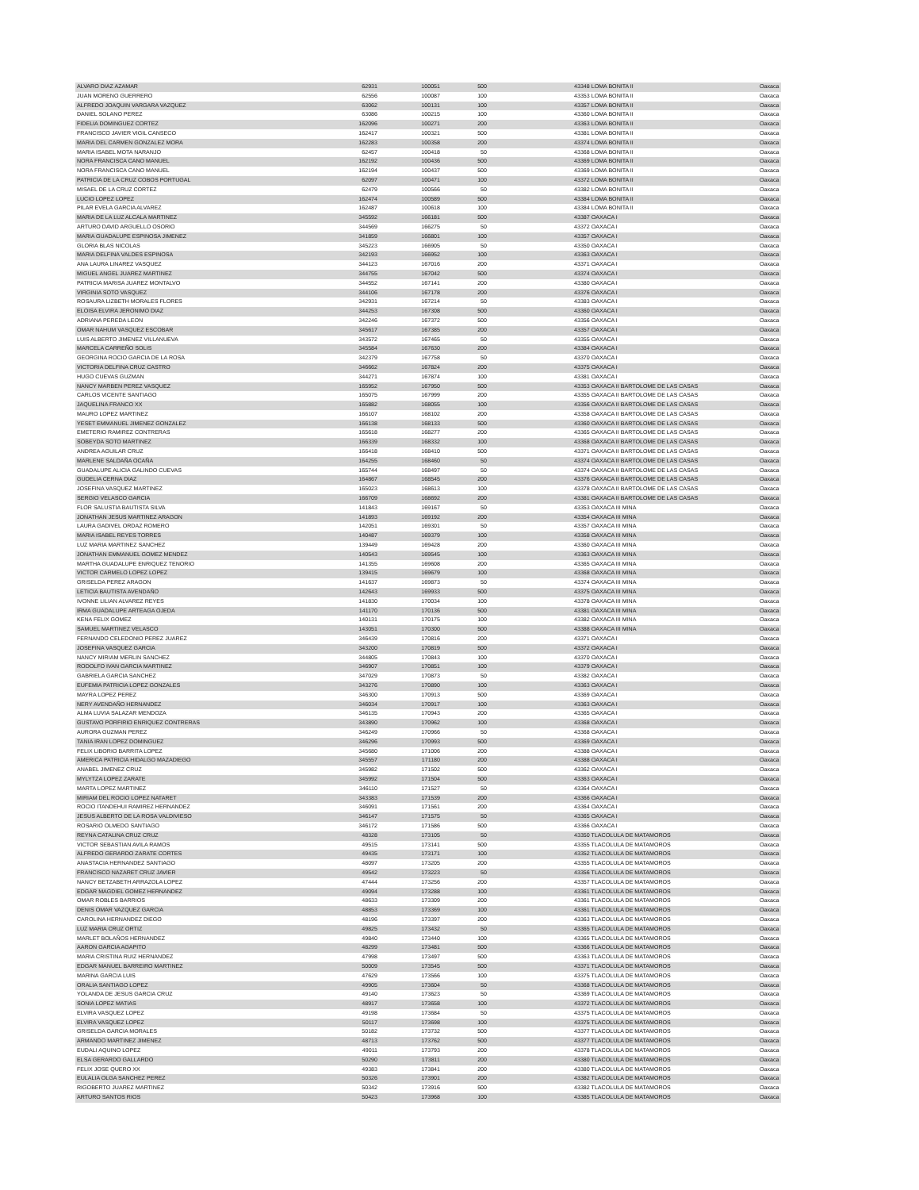| ALVARO DIAZ AZAMAR | 62931 | 100051 | 500 | 43348 LOMA BONITA II | Oaxaca |
| JUAN MORENO GUERRERO | 62556 | 100087 | 100 | 43353 LOMA BONITA II | Oaxaca |
| ALFREDO JOAQUIN VARGARA VAZQUEZ | 63062 | 100131 | 100 | 43357 LOMA BONITA II | Oaxaca |
| DANIEL SOLANO PEREZ | 63086 | 100215 | 100 | 43360 LOMA BONITA II | Oaxaca |
| FIDELIA DOMINGUEZ CORTEZ | 162096 | 100271 | 200 | 43363 LOMA BONITA II | Oaxaca |
| FRANCISCO JAVIER VIGIL CANSECO | 162417 | 100321 | 500 | 43381 LOMA BONITA II | Oaxaca |
| MARIA DEL CARMEN GONZALEZ MORA | 162283 | 100358 | 200 | 43374 LOMA BONITA II | Oaxaca |
| MARIA ISABEL MOTA NARANJO | 62457 | 100418 | 50 | 43368 LOMA BONITA II | Oaxaca |
| NORA FRANCISCA CANO MANUEL | 162192 | 100436 | 500 | 43369 LOMA BONITA II | Oaxaca |
| NORA FRANCISCA CANO MANUEL | 162194 | 100437 | 500 | 43369 LOMA BONITA II | Oaxaca |
| PATRICIA DE LA CRUZ COBOS PORTUGAL | 62097 | 100471 | 100 | 43372 LOMA BONITA II | Oaxaca |
| MISAEL DE LA CRUZ CORTEZ | 62479 | 100566 | 50 | 43382 LOMA BONITA II | Oaxaca |
| LUCIO LOPEZ LOPEZ | 162474 | 100589 | 500 | 43384 LOMA BONITA II | Oaxaca |
| PILAR EVELA GARCIA ALVAREZ | 162487 | 100618 | 100 | 43384 LOMA BONITA II | Oaxaca |
| MARIA DE LA LUZ ALCALA MARTINEZ | 345592 | 166181 | 500 | 43387 OAXACA I | Oaxaca |
| ARTURO DAVID ARGUELLO OSORIO | 344569 | 166275 | 50 | 43372 OAXACA I | Oaxaca |
| MARIA GUADALUPE ESPINOSA JIMENEZ | 341859 | 166801 | 100 | 43357 OAXACA I | Oaxaca |
| GLORIA BLAS NICOLAS | 345223 | 166905 | 50 | 43350 OAXACA I | Oaxaca |
| MARIA DELFINA VALDES ESPINOSA | 342193 | 166952 | 100 | 43363 OAXACA I | Oaxaca |
| ANA LAURA LINAREZ VASQUEZ | 344123 | 167016 | 200 | 43371 OAXACA I | Oaxaca |
| MIGUEL ANGEL JUAREZ MARTINEZ | 344755 | 167042 | 500 | 43374 OAXACA I | Oaxaca |
| PATRICIA MARISA JUAREZ MONTALVO | 344552 | 167141 | 200 | 43380 OAXACA I | Oaxaca |
| VIRGINIA SOTO VASQUEZ | 344106 | 167178 | 200 | 43376 OAXACA I | Oaxaca |
| ROSAURA LIZBETH MORALES FLORES | 342931 | 167214 | 50 | 43383 OAXACA I | Oaxaca |
| ELOISA ELVIRA JERONIMO DIAZ | 344253 | 167308 | 500 | 43360 OAXACA I | Oaxaca |
| ADRIANA PEREDA LEON | 342246 | 167372 | 500 | 43356 OAXACA I | Oaxaca |
| OMAR NAHUM VASQUEZ ESCOBAR | 345617 | 167385 | 200 | 43357 OAXACA I | Oaxaca |
| LUIS ALBERTO JIMENEZ VILLANUEVA | 343572 | 167465 | 50 | 43355 OAXACA I | Oaxaca |
| MARCELA CARREÑO SOLIS | 345584 | 167630 | 200 | 43384 OAXACA I | Oaxaca |
| GEORGINA ROCIO GARCIA DE LA ROSA | 342379 | 167758 | 50 | 43370 OAXACA I | Oaxaca |
| VICTORIA DELFINA CRUZ CASTRO | 346662 | 167824 | 200 | 43375 OAXACA I | Oaxaca |
| HUGO CUEVAS GUZMAN | 344271 | 167874 | 100 | 43381 OAXACA I | Oaxaca |
| NANCY MARBEN PEREZ VASQUEZ | 165952 | 167950 | 500 | 43353 OAXACA II BARTOLOME DE LAS CASAS | Oaxaca |
| CARLOS VICENTE SANTIAGO | 165075 | 167999 | 200 | 43355 OAXACA II BARTOLOME DE LAS CASAS | Oaxaca |
| JAQUELINA FRANCO XX | 165882 | 168055 | 100 | 43356 OAXACA II BARTOLOME DE LAS CASAS | Oaxaca |
| MAURO LOPEZ MARTINEZ | 166107 | 168102 | 200 | 43358 OAXACA II BARTOLOME DE LAS CASAS | Oaxaca |
| YESET EMMANUEL JIMENEZ GONZALEZ | 166138 | 168133 | 500 | 43360 OAXACA II BARTOLOME DE LAS CASAS | Oaxaca |
| EMETERIO RAMIREZ CONTRERAS | 165618 | 168277 | 200 | 43365 OAXACA II BARTOLOME DE LAS CASAS | Oaxaca |
| SOBEYDA SOTO MARTINEZ | 166339 | 168332 | 100 | 43368 OAXACA II BARTOLOME DE LAS CASAS | Oaxaca |
| ANDREA AGUILAR CRUZ | 166418 | 168410 | 500 | 43371 OAXACA II BARTOLOME DE LAS CASAS | Oaxaca |
| MARLENE SALDAÑA OCAÑA | 164255 | 168460 | 50 | 43374 OAXACA II BARTOLOME DE LAS CASAS | Oaxaca |
| GUADALUPE ALICIA GALINDO CUEVAS | 165744 | 168497 | 50 | 43374 OAXACA II BARTOLOME DE LAS CASAS | Oaxaca |
| GUDELIA CERNA DIAZ | 164867 | 168545 | 200 | 43376 OAXACA II BARTOLOME DE LAS CASAS | Oaxaca |
| JOSEFINA VASQUEZ MARTINEZ | 165023 | 168613 | 100 | 43378 OAXACA II BARTOLOME DE LAS CASAS | Oaxaca |
| SERGIO VELASCO GARCIA | 166709 | 168692 | 200 | 43381 OAXACA II BARTOLOME DE LAS CASAS | Oaxaca |
| FLOR SALUSTIA BAUTISTA SILVA | 141843 | 169167 | 50 | 43353 OAXACA III MINA | Oaxaca |
| JONATHAN JESUS MARTINEZ ARAGON | 141893 | 169192 | 200 | 43354 OAXACA III MINA | Oaxaca |
| LAURA GADIVEL ORDAZ ROMERO | 142051 | 169301 | 50 | 43357 OAXACA III MINA | Oaxaca |
| MARIA ISABEL REYES TORRES | 140487 | 169379 | 100 | 43358 OAXACA III MINA | Oaxaca |
| LUZ MARIA MARTINEZ SANCHEZ | 139449 | 169428 | 200 | 43360 OAXACA III MINA | Oaxaca |
| JONATHAN EMMANUEL GOMEZ MENDEZ | 140543 | 169545 | 100 | 43363 OAXACA III MINA | Oaxaca |
| MARTHA GUADALUPE ENRIQUEZ TENORIO | 141355 | 169608 | 200 | 43365 OAXACA III MINA | Oaxaca |
| VICTOR CARMELO LOPEZ LOPEZ | 139415 | 169679 | 100 | 43368 OAXACA III MINA | Oaxaca |
| GRISELDA PEREZ ARAGON | 141637 | 169873 | 50 | 43374 OAXACA III MINA | Oaxaca |
| LETICIA BAUTISTA AVENDAÑO | 142643 | 169933 | 500 | 43375 OAXACA III MINA | Oaxaca |
| IVONNE LILIAN ALVAREZ REYES | 141830 | 170034 | 100 | 43378 OAXACA III MINA | Oaxaca |
| IRMA GUADALUPE ARTEAGA OJEDA | 141170 | 170136 | 500 | 43381 OAXACA III MINA | Oaxaca |
| KENA FELIX GOMEZ | 140131 | 170175 | 100 | 43382 OAXACA III MINA | Oaxaca |
| SAMUEL MARTINEZ VELASCO | 143051 | 170300 | 500 | 43388 OAXACA III MINA | Oaxaca |
| FERNANDO CELEDONIO PEREZ JUAREZ | 346439 | 170816 | 200 | 43371 OAXACA I | Oaxaca |
| JOSEFINA VASQUEZ GARCIA | 343200 | 170819 | 500 | 43372 OAXACA I | Oaxaca |
| NANCY MIRIAM MERLIN SANCHEZ | 344805 | 170843 | 100 | 43370 OAXACA I | Oaxaca |
| RODOLFO IVAN GARCIA MARTINEZ | 346907 | 170851 | 100 | 43379 OAXACA I | Oaxaca |
| GABRIELA GARCIA SANCHEZ | 347029 | 170873 | 50 | 43382 OAXACA I | Oaxaca |
| EUFEMIA PATRICIA LOPEZ GONZALES | 343276 | 170890 | 100 | 43363 OAXACA I | Oaxaca |
| MAYRA LOPEZ PEREZ | 346300 | 170913 | 500 | 43369 OAXACA I | Oaxaca |
| NERY AVENDAÑO HERNANDEZ | 346034 | 170917 | 100 | 43363 OAXACA I | Oaxaca |
| ALMA LUVIA SALAZAR MENDOZA | 346135 | 170943 | 200 | 43365 OAXACA I | Oaxaca |
| GUSTAVO PORFIRIO ENRIQUEZ CONTRERAS | 343890 | 170962 | 100 | 43368 OAXACA I | Oaxaca |
| AURORA GUZMAN PEREZ | 346249 | 170966 | 50 | 43368 OAXACA I | Oaxaca |
| TANIA IRAN LOPEZ DOMINGUEZ | 346296 | 170993 | 500 | 43369 OAXACA I | Oaxaca |
| FELIX LIBORIO BARRITA LOPEZ | 345680 | 171006 | 200 | 43388 OAXACA I | Oaxaca |
| AMERICA PATRICIA HIDALGO MAZADIEGO | 345557 | 171180 | 200 | 43388 OAXACA I | Oaxaca |
| ANABEL JIMENEZ CRUZ | 345982 | 171502 | 500 | 43362 OAXACA I | Oaxaca |
| MYLYTZA LOPEZ ZARATE | 345992 | 171504 | 500 | 43363 OAXACA I | Oaxaca |
| MARTA LOPEZ MARTINEZ | 346110 | 171527 | 50 | 43364 OAXACA I | Oaxaca |
| MIRIAM DEL ROCIO LOPEZ NATARET | 343383 | 171539 | 200 | 43366 OAXACA I | Oaxaca |
| ROCIO ITANDEHUI RAMIREZ HERNANDEZ | 346091 | 171561 | 200 | 43364 OAXACA I | Oaxaca |
| JESUS ALBERTO DE LA ROSA VALDIVIESO | 346147 | 171575 | 50 | 43365 OAXACA I | Oaxaca |
| ROSARIO OLMEDO SANTIAGO | 346172 | 171586 | 500 | 43366 OAXACA I | Oaxaca |
| REYNA CATALINA CRUZ CRUZ | 48328 | 173105 | 50 | 43350 TLACOLULA DE MATAMOROS | Oaxaca |
| VICTOR SEBASTIAN AVILA RAMOS | 49515 | 173141 | 500 | 43355 TLACOLULA DE MATAMOROS | Oaxaca |
| ALFREDO GERARDO ZARATE CORTES | 49435 | 173171 | 100 | 43352 TLACOLULA DE MATAMOROS | Oaxaca |
| ANASTACIA HERNANDEZ SANTIAGO | 48097 | 173205 | 200 | 43355 TLACOLULA DE MATAMOROS | Oaxaca |
| FRANCISCO NAZARET CRUZ JAVIER | 49542 | 173223 | 50 | 43356 TLACOLULA DE MATAMOROS | Oaxaca |
| NANCY BETZABETH ARRAZOLA LOPEZ | 47444 | 173256 | 200 | 43357 TLACOLULA DE MATAMOROS | Oaxaca |
| EDGAR MAGDIEL GOMEZ HERNANDEZ | 49094 | 173288 | 100 | 43361 TLACOLULA DE MATAMOROS | Oaxaca |
| OMAR ROBLES BARRIOS | 48633 | 173309 | 200 | 43361 TLACOLULA DE MATAMOROS | Oaxaca |
| DENIS OMAR VAZQUEZ GARCIA | 48853 | 173369 | 100 | 43361 TLACOLULA DE MATAMOROS | Oaxaca |
| CAROLINA HERNANDEZ DIEGO | 48196 | 173397 | 200 | 43363 TLACOLULA DE MATAMOROS | Oaxaca |
| LUZ MARIA CRUZ ORTIZ | 49825 | 173432 | 50 | 43365 TLACOLULA DE MATAMOROS | Oaxaca |
| MARLET BOLAÑOS HERNANDEZ | 49840 | 173440 | 100 | 43365 TLACOLULA DE MATAMOROS | Oaxaca |
| AARON GARCIA AGAPITO | 48299 | 173481 | 500 | 43366 TLACOLULA DE MATAMOROS | Oaxaca |
| MARIA CRISTINA RUIZ HERNANDEZ | 47998 | 173497 | 500 | 43363 TLACOLULA DE MATAMOROS | Oaxaca |
| EDGAR MANUEL BARREIRO MARTINEZ | 50009 | 173545 | 500 | 43371 TLACOLULA DE MATAMOROS | Oaxaca |
| MARINA GARCIA LUIS | 47629 | 173566 | 100 | 43375 TLACOLULA DE MATAMOROS | Oaxaca |
| ORALIA SANTIAGO LOPEZ | 49905 | 173604 | 50 | 43368 TLACOLULA DE MATAMOROS | Oaxaca |
| YOLANDA DE JESUS GARCIA CRUZ | 49140 | 173623 | 50 | 43369 TLACOLULA DE MATAMOROS | Oaxaca |
| SONIA LOPEZ MATIAS | 48917 | 173658 | 100 | 43372 TLACOLULA DE MATAMOROS | Oaxaca |
| ELVIRA VASQUEZ LOPEZ | 49198 | 173684 | 50 | 43375 TLACOLULA DE MATAMOROS | Oaxaca |
| ELVIRA VASQUEZ LOPEZ | 50117 | 173698 | 100 | 43375 TLACOLULA DE MATAMOROS | Oaxaca |
| GRISELDA GARCIA MORALES | 50182 | 173732 | 500 | 43377 TLACOLULA DE MATAMOROS | Oaxaca |
| ARMANDO MARTINEZ JIMENEZ | 48713 | 173762 | 500 | 43377 TLACOLULA DE MATAMOROS | Oaxaca |
| EUDALI AQUINO LOPEZ | 49011 | 173793 | 200 | 43378 TLACOLULA DE MATAMOROS | Oaxaca |
| ELSA GERARDO GALLARDO | 50290 | 173811 | 200 | 43380 TLACOLULA DE MATAMOROS | Oaxaca |
| FELIX JOSE QUERO XX | 49383 | 173841 | 200 | 43380 TLACOLULA DE MATAMOROS | Oaxaca |
| EULALIA OLGA SANCHEZ PEREZ | 50326 | 173901 | 200 | 43382 TLACOLULA DE MATAMOROS | Oaxaca |
| RIGOBERTO JUAREZ MARTINEZ | 50342 | 173916 | 500 | 43382 TLACOLULA DE MATAMOROS | Oaxaca |
| ARTURO SANTOS RIOS | 50423 | 173968 | 100 | 43385 TLACOLULA DE MATAMOROS | Oaxaca |